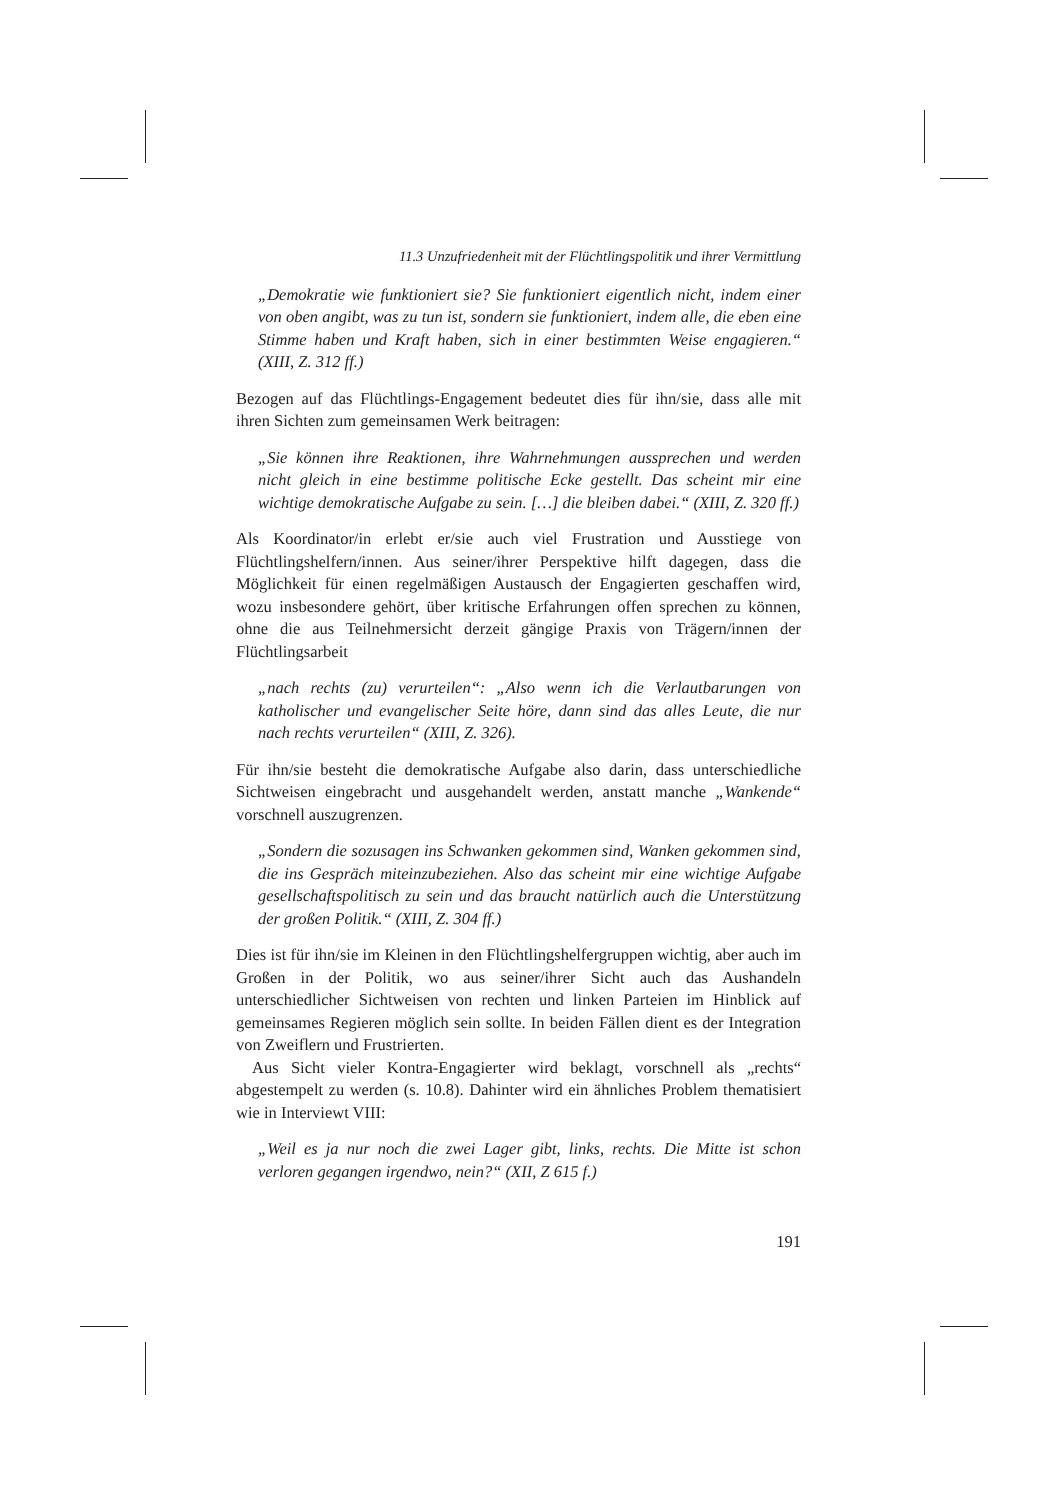11.3 Unzufriedenheit mit der Flüchtlingspolitik und ihrer Vermittlung
„Demokratie wie funktioniert sie? Sie funktioniert eigentlich nicht, indem einer von oben angibt, was zu tun ist, sondern sie funktioniert, indem alle, die eben eine Stimme haben und Kraft haben, sich in einer bestimmten Weise engagieren.“ (XIII, Z. 312 ff.)
Bezogen auf das Flüchtlings-Engagement bedeutet dies für ihn/sie, dass alle mit ihren Sichten zum gemeinsamen Werk beitragen:
„Sie können ihre Reaktionen, ihre Wahrnehmungen aussprechen und werden nicht gleich in eine bestimme politische Ecke gestellt. Das scheint mir eine wichtige demokratische Aufgabe zu sein. […] die bleiben dabei.“ (XIII, Z. 320 ff.)
Als Koordinator/in erlebt er/sie auch viel Frustration und Ausstiege von Flüchtlingshelfern/innen. Aus seiner/ihrer Perspektive hilft dagegen, dass die Möglichkeit für einen regelmäßigen Austausch der Engagierten geschaffen wird, wozu insbesondere gehört, über kritische Erfahrungen offen sprechen zu können, ohne die aus Teilnehmersicht derzeit gängige Praxis von Trägern/innen der Flüchtlingsarbeit
„nach rechts (zu) verurteilen“: „Also wenn ich die Verlautbarungen von katholischer und evangelischer Seite höre, dann sind das alles Leute, die nur nach rechts verurteilen“ (XIII, Z. 326).
Für ihn/sie besteht die demokratische Aufgabe also darin, dass unterschiedliche Sichtweisen eingebracht und ausgehandelt werden, anstatt manche „Wankende“ vorschnell auszugrenzen.
„Sondern die sozusagen ins Schwanken gekommen sind, Wanken gekommen sind, die ins Gespräch miteinzubeziehen. Also das scheint mir eine wichtige Aufgabe gesellschaftspolitisch zu sein und das braucht natürlich auch die Unterstützung der großen Politik.“ (XIII, Z. 304 ff.)
Dies ist für ihn/sie im Kleinen in den Flüchtlingshelfergruppen wichtig, aber auch im Großen in der Politik, wo aus seiner/ihrer Sicht auch das Aushandeln unterschiedlicher Sichtweisen von rechten und linken Parteien im Hinblick auf gemeinsames Regieren möglich sein sollte. In beiden Fällen dient es der Integration von Zweiflern und Frustrierten.
Aus Sicht vieler Kontra-Engagierter wird beklagt, vorschnell als „rechts“ abgestempelt zu werden (s. 10.8). Dahinter wird ein ähnliches Problem thematisiert wie in Interviewt VIII:
„Weil es ja nur noch die zwei Lager gibt, links, rechts. Die Mitte ist schon verloren gegangen irgendwo, nein?“ (XII, Z 615 f.)
191